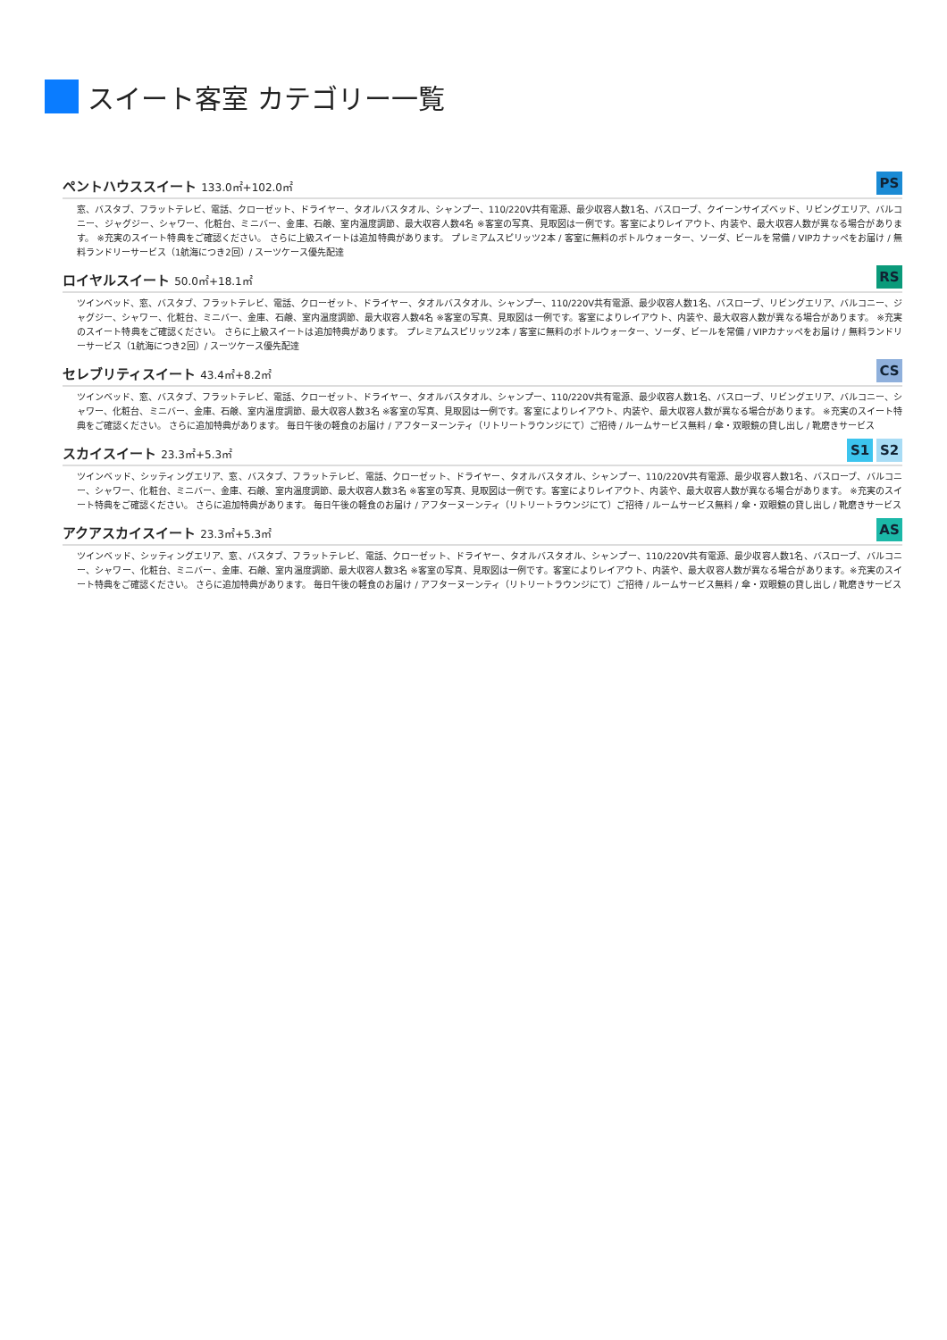スイート客室 カテゴリー一覧
ペントハウススイート 133.0㎡+102.0㎡
PS
窓、バスタブ、フラットテレビ、電話、クローゼット、ドライヤー、タオルバスタオル、シャンプー、110/220V共有電源、最少収容人数1名、バスローブ、クイーンサイズベッド、リビングエリア、バルコニー、ジャグジー、シャワー、化粧台、ミニバー、金庫、石鹸、室内温度調節、最大収容人数4名 ※客室の写真、見取図は一例です。客室によりレイアウト、内装や、最大収容人数が異なる場合があります。 ※充実のスイート特典をご確認ください。 さらに上級スイートは追加特典があります。 プレミアムスピリッツ2本 / 客室に無料のボトルウォーター、ソーダ、ビールを常備 / VIPカナッペをお届け / 無料ランドリーサービス（1航海につき2回）/ スーツケース優先配達
ロイヤルスイート 50.0㎡+18.1㎡
RS
ツインベッド、窓、バスタブ、フラットテレビ、電話、クローゼット、ドライヤー、タオルバスタオル、シャンプー、110/220V共有電源、最少収容人数1名、バスローブ、リビングエリア、バルコニー、ジャグジー、シャワー、化粧台、ミニバー、金庫、石鹸、室内温度調節、最大収容人数4名 ※客室の写真、見取図は一例です。客室によりレイアウト、内装や、最大収容人数が異なる場合があります。 ※充実のスイート特典をご確認ください。 さらに上級スイートは追加特典があります。 プレミアムスピリッツ2本 / 客室に無料のボトルウォーター、ソーダ、ビールを常備 / VIPカナッペをお届け / 無料ランドリーサービス（1航海につき2回）/ スーツケース優先配達
セレブリティスイート 43.4㎡+8.2㎡
CS
ツインベッド、窓、バスタブ、フラットテレビ、電話、クローゼット、ドライヤー、タオルバスタオル、シャンプー、110/220V共有電源、最少収容人数1名、バスローブ、リビングエリア、バルコニー、シャワー、化粧台、ミニバー、金庫、石鹸、室内温度調節、最大収容人数3名 ※客室の写真、見取図は一例です。客室によりレイアウト、内装や、最大収容人数が異なる場合があります。 ※充実のスイート特典をご確認ください。 さらに追加特典があります。 毎日午後の軽食のお届け / アフターヌーンティ（リトリートラウンジにて）ご招待 / ルームサービス無料 / 傘・双眼鏡の貸し出し / 靴磨きサービス
スカイスイート 23.3㎡+5.3㎡
S1 S2
ツインベッド、シッティングエリア、窓、バスタブ、フラットテレビ、電話、クローゼット、ドライヤー、タオルバスタオル、シャンプー、110/220V共有電源、最少収容人数1名、バスローブ、バルコニー、シャワー、化粧台、ミニバー、金庫、石鹸、室内温度調節、最大収容人数3名 ※客室の写真、見取図は一例です。客室によりレイアウト、内装や、最大収容人数が異なる場合があります。 ※充実のスイート特典をご確認ください。 さらに追加特典があります。 毎日午後の軽食のお届け / アフターヌーンティ（リトリートラウンジにて）ご招待 / ルームサービス無料 / 傘・双眼鏡の貸し出し / 靴磨きサービス
アクアスカイスイート 23.3㎡+5.3㎡
AS
ツインベッド、シッティングエリア、窓、バスタブ、フラットテレビ、電話、クローゼット、ドライヤー、タオルバスタオル、シャンプー、110/220V共有電源、最少収容人数1名、バスローブ、バルコニー、シャワー、化粧台、ミニバー、金庫、石鹸、室内温度調節、最大収容人数3名 ※客室の写真、見取図は一例です。客室によりレイアウト、内装や、最大収容人数が異なる場合があります。※充実のスイート特典をご確認ください。 さらに追加特典があります。 毎日午後の軽食のお届け / アフターヌーンティ（リトリートラウンジにて）ご招待 / ルームサービス無料 / 傘・双眼鏡の貸し出し / 靴磨きサービス